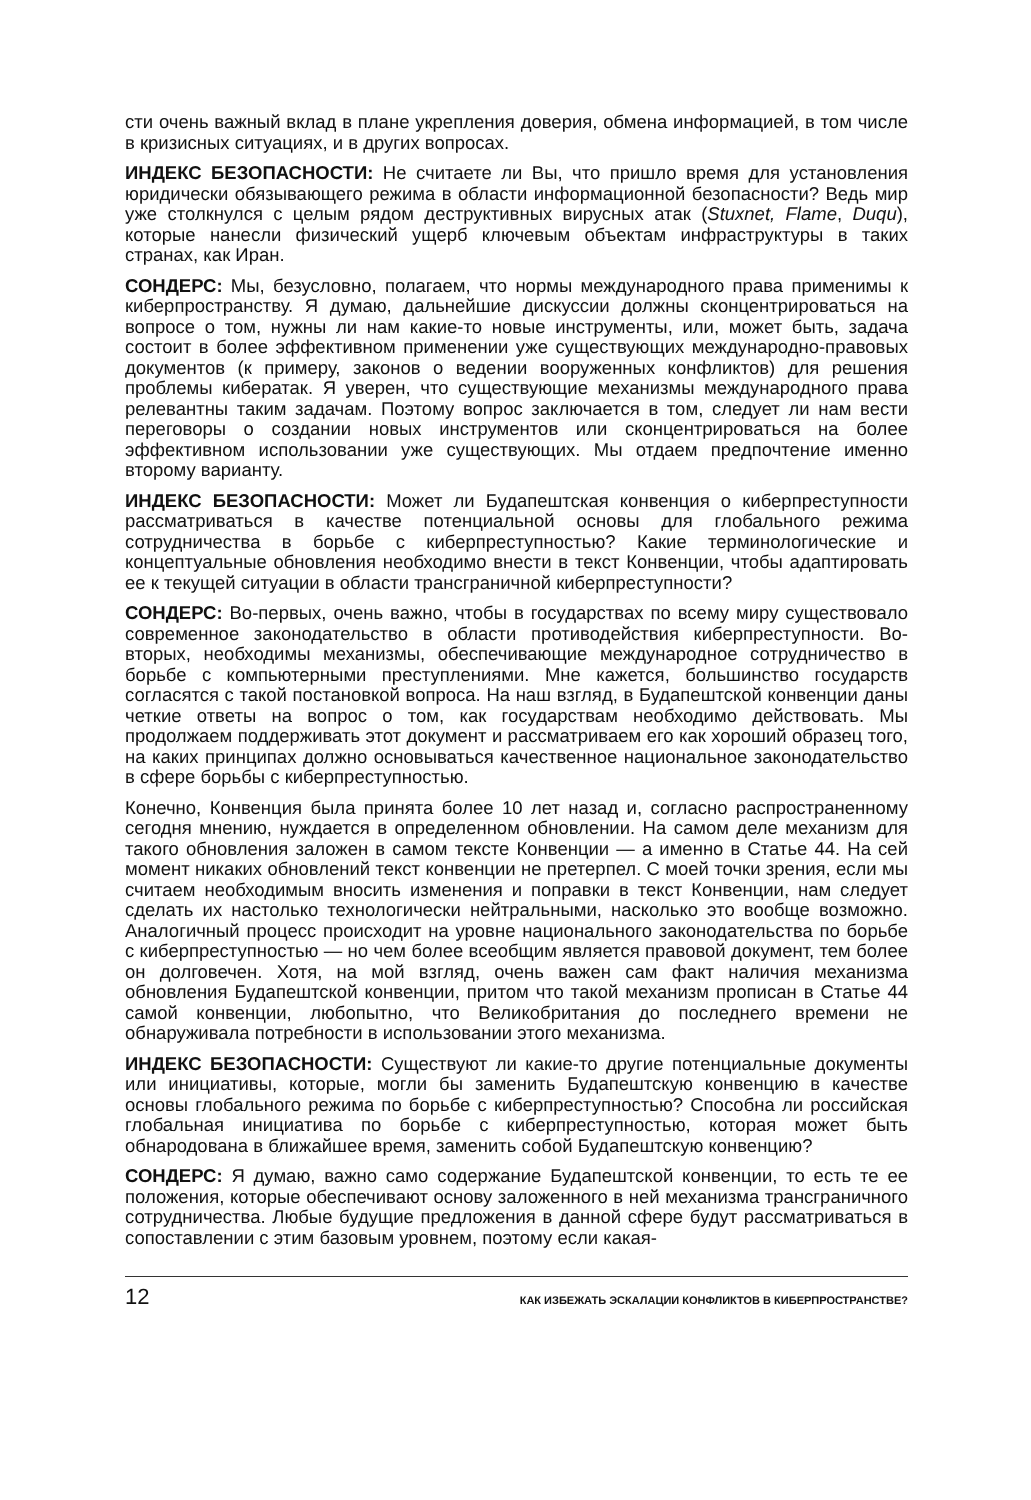сти очень важный вклад в плане укрепления доверия, обмена информацией, в том числе в кризисных ситуациях, и в других вопросах.
ИНДЕКС БЕЗОПАСНОСТИ: Не считаете ли Вы, что пришло время для установления юридически обязывающего режима в области информационной безопасности? Ведь мир уже столкнулся с целым рядом деструктивных вирусных атак (Stuxnet, Flame, Duqu), которые нанесли физический ущерб ключевым объектам инфраструктуры в таких странах, как Иран.
СОНДЕРС: Мы, безусловно, полагаем, что нормы международного права применимы к киберпространству. Я думаю, дальнейшие дискуссии должны сконцентрироваться на вопросе о том, нужны ли нам какие-то новые инструменты, или, может быть, задача состоит в более эффективном применении уже существующих международно-правовых документов (к примеру, законов о ведении вооруженных конфликтов) для решения проблемы кибератак. Я уверен, что существующие механизмы международного права релевантны таким задачам. Поэтому вопрос заключается в том, следует ли нам вести переговоры о создании новых инструментов или сконцентрироваться на более эффективном использовании уже существующих. Мы отдаем предпочтение именно второму варианту.
ИНДЕКС БЕЗОПАСНОСТИ: Может ли Будапештская конвенция о киберпреступности рассматриваться в качестве потенциальной основы для глобального режима сотрудничества в борьбе с киберпреступностью? Какие терминологические и концептуальные обновления необходимо внести в текст Конвенции, чтобы адаптировать ее к текущей ситуации в области трансграничной киберпреступности?
СОНДЕРС: Во-первых, очень важно, чтобы в государствах по всему миру существовало современное законодательство в области противодействия киберпреступности. Во-вторых, необходимы механизмы, обеспечивающие международное сотрудничество в борьбе с компьютерными преступлениями. Мне кажется, большинство государств согласятся с такой постановкой вопроса. На наш взгляд, в Будапештской конвенции даны четкие ответы на вопрос о том, как государствам необходимо действовать. Мы продолжаем поддерживать этот документ и рассматриваем его как хороший образец того, на каких принципах должно основываться качественное национальное законодательство в сфере борьбы с киберпреступностью.
Конечно, Конвенция была принята более 10 лет назад и, согласно распространенному сегодня мнению, нуждается в определенном обновлении. На самом деле механизм для такого обновления заложен в самом тексте Конвенции — а именно в Статье 44. На сей момент никаких обновлений текст конвенции не претерпел. С моей точки зрения, если мы считаем необходимым вносить изменения и поправки в текст Конвенции, нам следует сделать их настолько технологически нейтральными, насколько это вообще возможно. Аналогичный процесс происходит на уровне национального законодательства по борьбе с киберпреступностью — но чем более всеобщим является правовой документ, тем более он долговечен. Хотя, на мой взгляд, очень важен сам факт наличия механизма обновления Будапештской конвенции, притом что такой механизм прописан в Статье 44 самой конвенции, любопытно, что Великобритания до последнего времени не обнаруживала потребности в использовании этого механизма.
ИНДЕКС БЕЗОПАСНОСТИ: Существуют ли какие-то другие потенциальные документы или инициативы, которые, могли бы заменить Будапештскую конвенцию в качестве основы глобального режима по борьбе с киберпреступностью? Способна ли российская глобальная инициатива по борьбе с киберпреступностью, которая может быть обнародована в ближайшее время, заменить собой Будапештскую конвенцию?
СОНДЕРС: Я думаю, важно само содержание Будапештской конвенции, то есть те ее положения, которые обеспечивают основу заложенного в ней механизма трансграничного сотрудничества. Любые будущие предложения в данной сфере будут рассматриваться в сопоставлении с этим базовым уровнем, поэтому если какая-
12 КАК ИЗБЕЖАТЬ ЭСКАЛАЦИИ КОНФЛИКТОВ В КИБЕРПРОСТРАНСТВЕ?